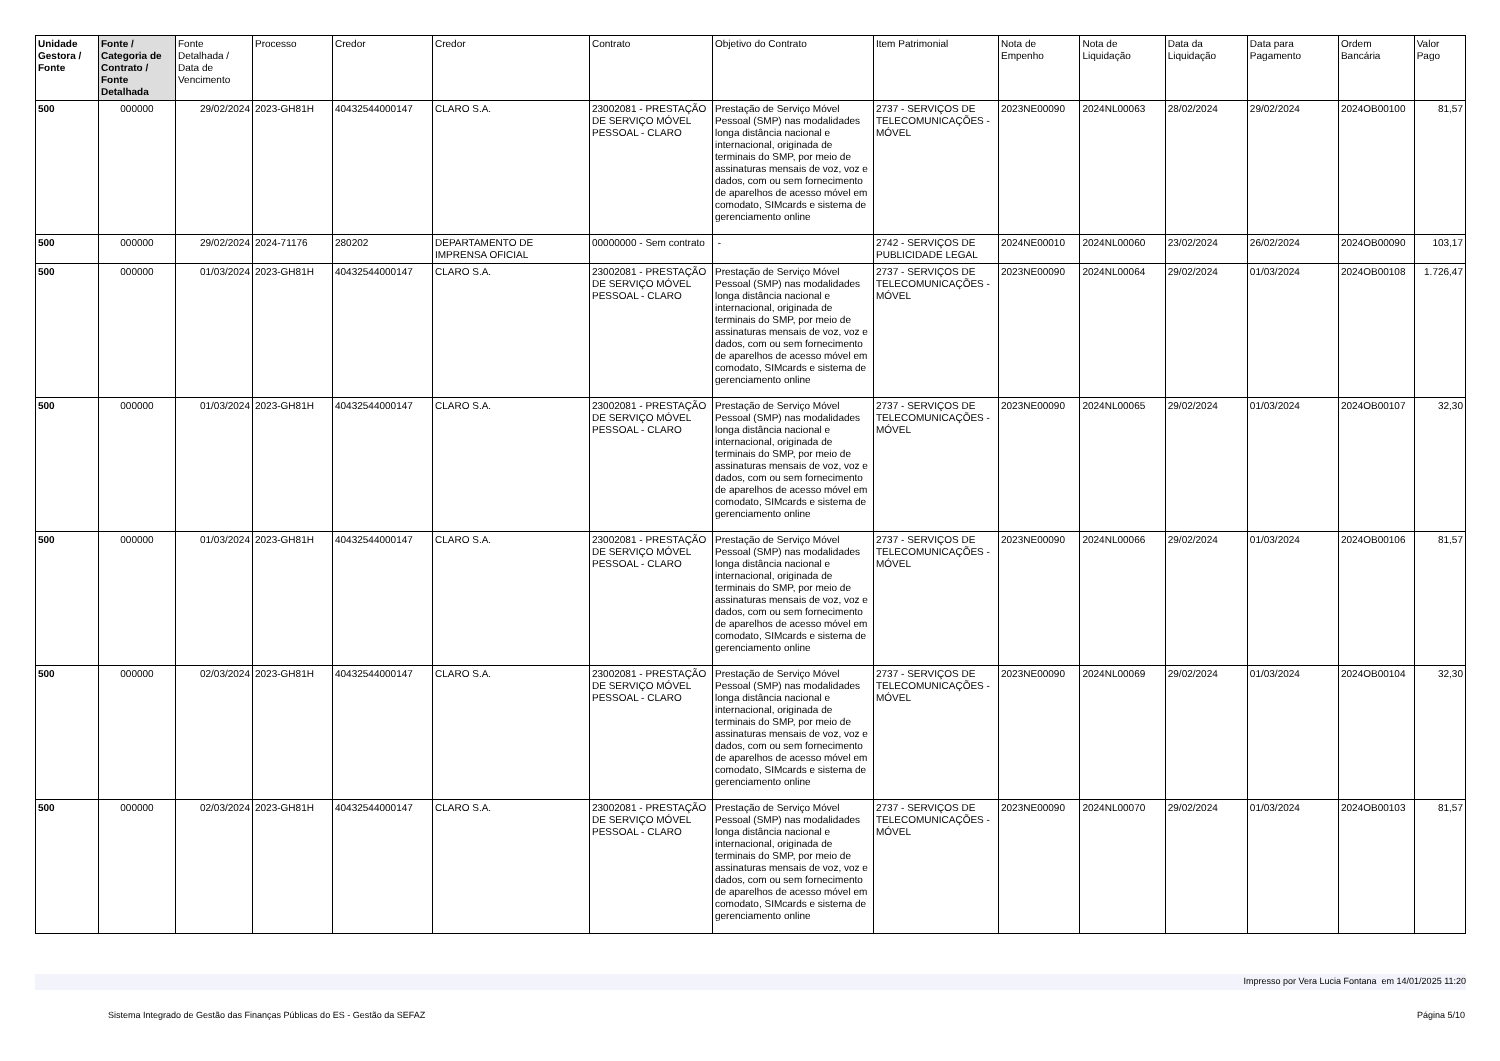| Unidade Gestora / Fonte | Fonte / Categoria de Contrato / Fonte Detalhada | Fonte Detalhada / Data de Vencimento | Processo | Credor | Credor | Contrato | Objetivo do Contrato | Item Patrimonial | Nota de Empenho | Nota de Liquidação | Data da Liquidação | Data para Pagamento | Ordem Bancária | Valor Pago |
| --- | --- | --- | --- | --- | --- | --- | --- | --- | --- | --- | --- | --- | --- | --- |
| 500 | 000000 | 29/02/2024 | 2023-GH81H | 40432544000147 | CLARO S.A. | 23002081 - PRESTAÇÃO DE SERVIÇO MÓVEL PESSOAL - CLARO | Prestação de Serviço Móvel Pessoal (SMP) nas modalidades longa distância nacional e internacional, originada de terminais do SMP, por meio de assinaturas mensais de voz, voz e dados, com ou sem fornecimento de aparelhos de acesso móvel em comodato, SIMcards e sistema de gerenciamento online | 2737 - SERVIÇOS DE TELECOMUNICAÇÕES - MÓVEL | 2023NE00090 | 2024NL00063 | 28/02/2024 | 29/02/2024 | 2024OB00100 | 81,57 |
| 500 | 000000 | 29/02/2024 | 2024-71176 | 280202 | DEPARTAMENTO DE IMPRENSA OFICIAL | 00000000 - Sem contrato | - | 2742 - SERVIÇOS DE PUBLICIDADE LEGAL | 2024NE00010 | 2024NL00060 | 23/02/2024 | 26/02/2024 | 2024OB00090 | 103,17 |
| 500 | 000000 | 01/03/2024 | 2023-GH81H | 40432544000147 | CLARO S.A. | 23002081 - PRESTAÇÃO DE SERVIÇO MÓVEL PESSOAL - CLARO | Prestação de Serviço Móvel Pessoal (SMP) nas modalidades longa distância nacional e internacional, originada de terminais do SMP, por meio de assinaturas mensais de voz, voz e dados, com ou sem fornecimento de aparelhos de acesso móvel em comodato, SIMcards e sistema de gerenciamento online | 2737 - SERVIÇOS DE TELECOMUNICAÇÕES - MÓVEL | 2023NE00090 | 2024NL00064 | 29/02/2024 | 01/03/2024 | 2024OB00108 | 1.726,47 |
| 500 | 000000 | 01/03/2024 | 2023-GH81H | 40432544000147 | CLARO S.A. | 23002081 - PRESTAÇÃO DE SERVIÇO MÓVEL PESSOAL - CLARO | Prestação de Serviço Móvel Pessoal (SMP) nas modalidades longa distância nacional e internacional, originada de terminais do SMP, por meio de assinaturas mensais de voz, voz e dados, com ou sem fornecimento de aparelhos de acesso móvel em comodato, SIMcards e sistema de gerenciamento online | 2737 - SERVIÇOS DE TELECOMUNICAÇÕES - MÓVEL | 2023NE00090 | 2024NL00065 | 29/02/2024 | 01/03/2024 | 2024OB00107 | 32,30 |
| 500 | 000000 | 01/03/2024 | 2023-GH81H | 40432544000147 | CLARO S.A. | 23002081 - PRESTAÇÃO DE SERVIÇO MÓVEL PESSOAL - CLARO | Prestação de Serviço Móvel Pessoal (SMP) nas modalidades longa distância nacional e internacional, originada de terminais do SMP, por meio de assinaturas mensais de voz, voz e dados, com ou sem fornecimento de aparelhos de acesso móvel em comodato, SIMcards e sistema de gerenciamento online | 2737 - SERVIÇOS DE TELECOMUNICAÇÕES - MÓVEL | 2023NE00090 | 2024NL00066 | 29/02/2024 | 01/03/2024 | 2024OB00106 | 81,57 |
| 500 | 000000 | 02/03/2024 | 2023-GH81H | 40432544000147 | CLARO S.A. | 23002081 - PRESTAÇÃO DE SERVIÇO MÓVEL PESSOAL - CLARO | Prestação de Serviço Móvel Pessoal (SMP) nas modalidades longa distância nacional e internacional, originada de terminais do SMP, por meio de assinaturas mensais de voz, voz e dados, com ou sem fornecimento de aparelhos de acesso móvel em comodato, SIMcards e sistema de gerenciamento online | 2737 - SERVIÇOS DE TELECOMUNICAÇÕES - MÓVEL | 2023NE00090 | 2024NL00069 | 29/02/2024 | 01/03/2024 | 2024OB00104 | 32,30 |
| 500 | 000000 | 02/03/2024 | 2023-GH81H | 40432544000147 | CLARO S.A. | 23002081 - PRESTAÇÃO DE SERVIÇO MÓVEL PESSOAL - CLARO | Prestação de Serviço Móvel Pessoal (SMP) nas modalidades longa distância nacional e internacional, originada de terminais do SMP, por meio de assinaturas mensais de voz, voz e dados, com ou sem fornecimento de aparelhos de acesso móvel em comodato, SIMcards e sistema de gerenciamento online | 2737 - SERVIÇOS DE TELECOMUNICAÇÕES - MÓVEL | 2023NE00090 | 2024NL00070 | 29/02/2024 | 01/03/2024 | 2024OB00103 | 81,57 |
Impresso por Vera Lucia Fontana em 14/01/2025 11:20
Sistema Integrado de Gestão das Finanças Públicas do ES - Gestão da SEFAZ Página 5/10